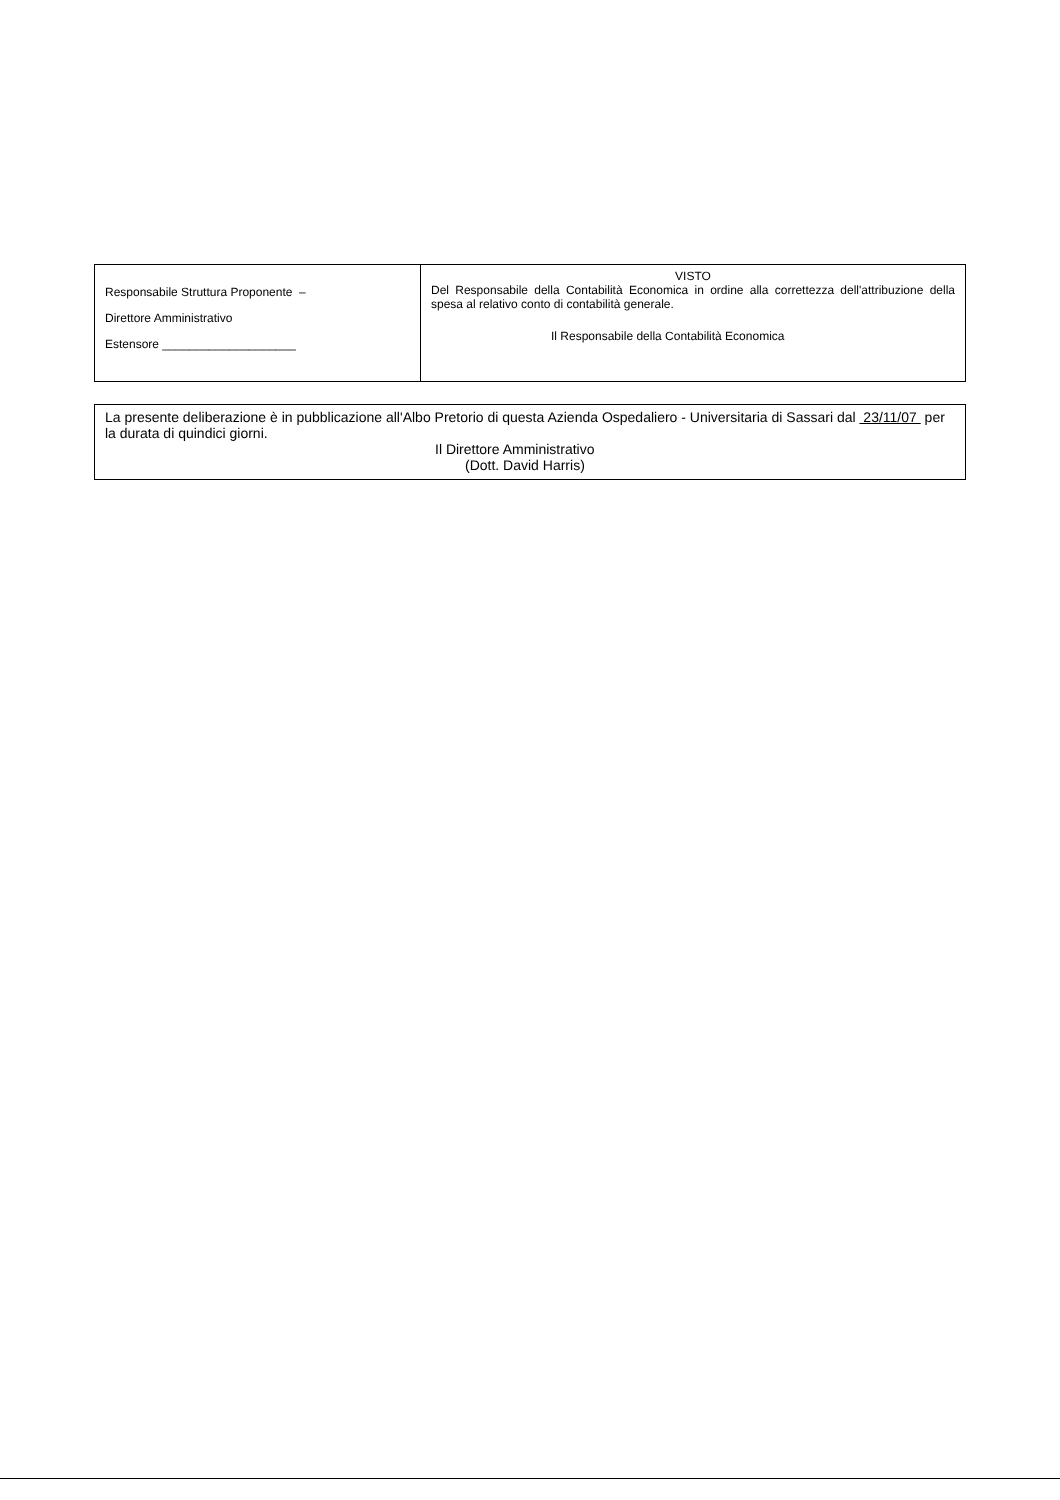| Responsabile Struttura Proponente – Direttore Amministrativo Estensore ____________________ | VISTO Del Responsabile della Contabilità Economica in ordine alla correttezza dell'attribuzione della spesa al relativo conto di contabilità generale. Il Responsabile della Contabilità Economica |
| La presente deliberazione è in pubblicazione all'Albo Pretorio di questa Azienda Ospedaliero - Universitaria di Sassari dal 23/11/07 per la durata di quindici giorni. Il Direttore Amministrativo (Dott. David Harris) |